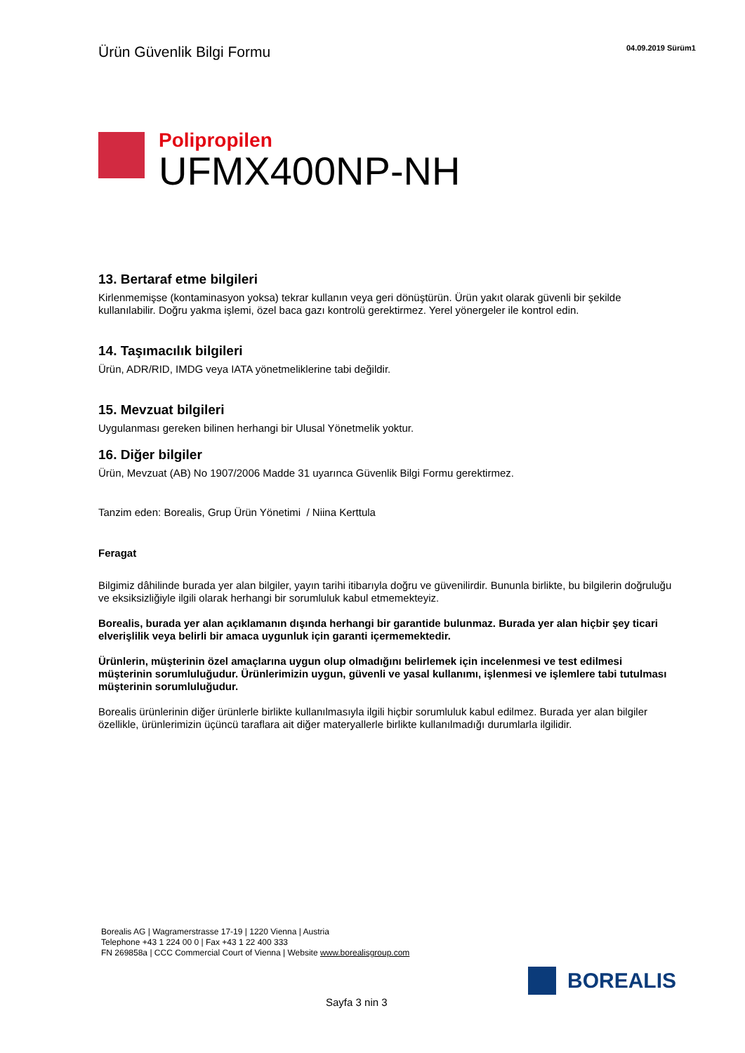Ürün Güvenlik Bilgi Formu
04.09.2019 Sürüm1
Polipropilen
UFMX400NP-NH
13. Bertaraf etme bilgileri
Kirlenmemişse (kontaminasyon yoksa) tekrar kullanın veya geri dönüştürün. Ürün yakıt olarak güvenli bir şekilde kullanılabilir. Doğru yakma işlemi, özel baca gazı kontrolü gerektirmez. Yerel yönergeler ile kontrol edin.
14. Taşımacılık bilgileri
Ürün, ADR/RID, IMDG veya IATA yönetmeliklerine tabi değildir.
15. Mevzuat bilgileri
Uygulanması gereken bilinen herhangi bir Ulusal Yönetmelik yoktur.
16. Diğer bilgiler
Ürün, Mevzuat (AB) No 1907/2006 Madde 31 uyarınca Güvenlik Bilgi Formu gerektirmez.
Tanzim eden: Borealis, Grup Ürün Yönetimi / Niina Kerttula
Feragat
Bilgimiz dâhilinde burada yer alan bilgiler, yayın tarihi itibarıyla doğru ve güvenilirdir. Bununla birlikte, bu bilgilerin doğruluğu ve eksiksizliğiyle ilgili olarak herhangi bir sorumluluk kabul etmemekteyiz.
Borealis, burada yer alan açıklamanın dışında herhangi bir garantide bulunmaz. Burada yer alan hiçbir şey ticari elverişlilik veya belirli bir amaca uygunluk için garanti içermemektedir.
Ürünlerin, müşterinin özel amaçlarına uygun olup olmadığını belirlemek için incelenmesi ve test edilmesi müşterinin sorumluluğudur. Ürünlerimizin uygun, güvenli ve yasal kullanımı, işlenmesi ve işlemlere tabi tutulması müşterinin sorumluluğudur.
Borealis ürünlerinin diğer ürünlerle birlikte kullanılmasıyla ilgili hiçbir sorumluluk kabul edilmez. Burada yer alan bilgiler özellikle, ürünlerimizin üçüncü taraflara ait diğer materyallerle birlikte kullanılmadığı durumlarla ilgilidir.
Borealis AG | Wagramerstrasse 17-19 | 1220 Vienna | Austria
Telephone +43 1 224 00 0 | Fax +43 1 22 400 333
FN 269858a | CCC Commercial Court of Vienna | Website www.borealisgroup.com
BOREALIS
Sayfa 3 nin 3